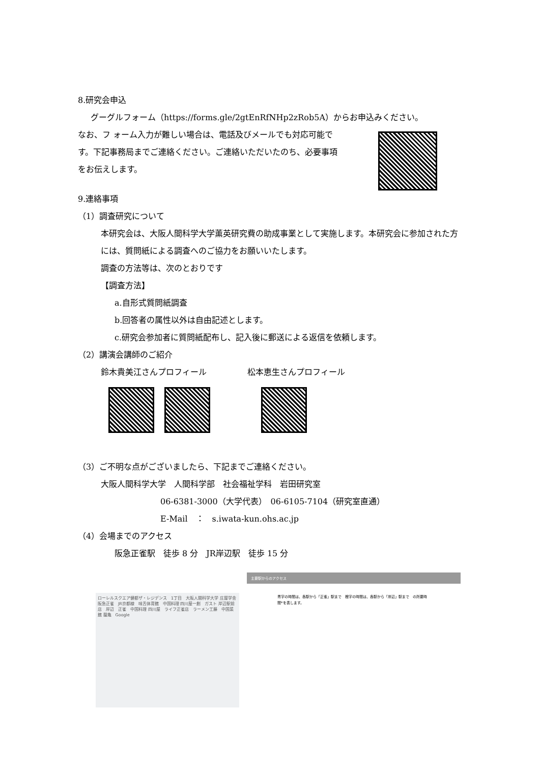8.研究会申込
グーグルフォーム（https://forms.gle/2gtEnRfNHp2zRob5A）からお申込みください。
なお、フ ォーム入力が難しい場合は、電話及びメールでも対応可能です。下記事務局までご連絡ください。ご連絡いただいたのち、必要事項をお伝えします。
9.連絡事項
（1）調査研究について
本研究会は、大阪人間科学大学薫英研究費の助成事業として実施します。本研究会に参加された方には、質問紙による調査へのご協力をお願いいたします。
調査の方法等は、次のとおりです
【調査方法】
a.自形式質問紙調査
b.回答者の属性以外は自由記述とします。
c.研究会参加者に質問紙配布し、記入後に郵送による返信を依頼します。
（2）講演会講師のご紹介
鈴木貴美江さんプロフィール 松本恵生さんプロフィール
（3）ご不明な点がございましたら、下記までご連絡ください。
大阪人間科学大学　人間科学部　社会福祉学科　岩田研究室
06-6381-3000（大学代表）　06-6105-7104（研究室直通）
E-Mail　：　s.iwata-kun.ohs.ac.jp
（4）会場までのアクセス
阪急正雀駅　徒歩 8 分　JR岸辺駅　徒歩 15 分
ローレルスクエア健都ザ・レジデンス　1丁目　大阪人間科学大学 庄屋学舎　阪急正雀　JR京都線　味舌体育館　中国料理 四川屋一創　ガスト 岸辺駅前店　岸辺　正雀　中国料理 四川屋　ライフ正雀店　ラーメン工藤　中国菜館 龍亀　Google
主要駅からのアクセス
青字の時間は、各駅から「正雀」駅まで　橙字の時間は、各駅から「岸辺」駅まで　の所要時間*を表します。